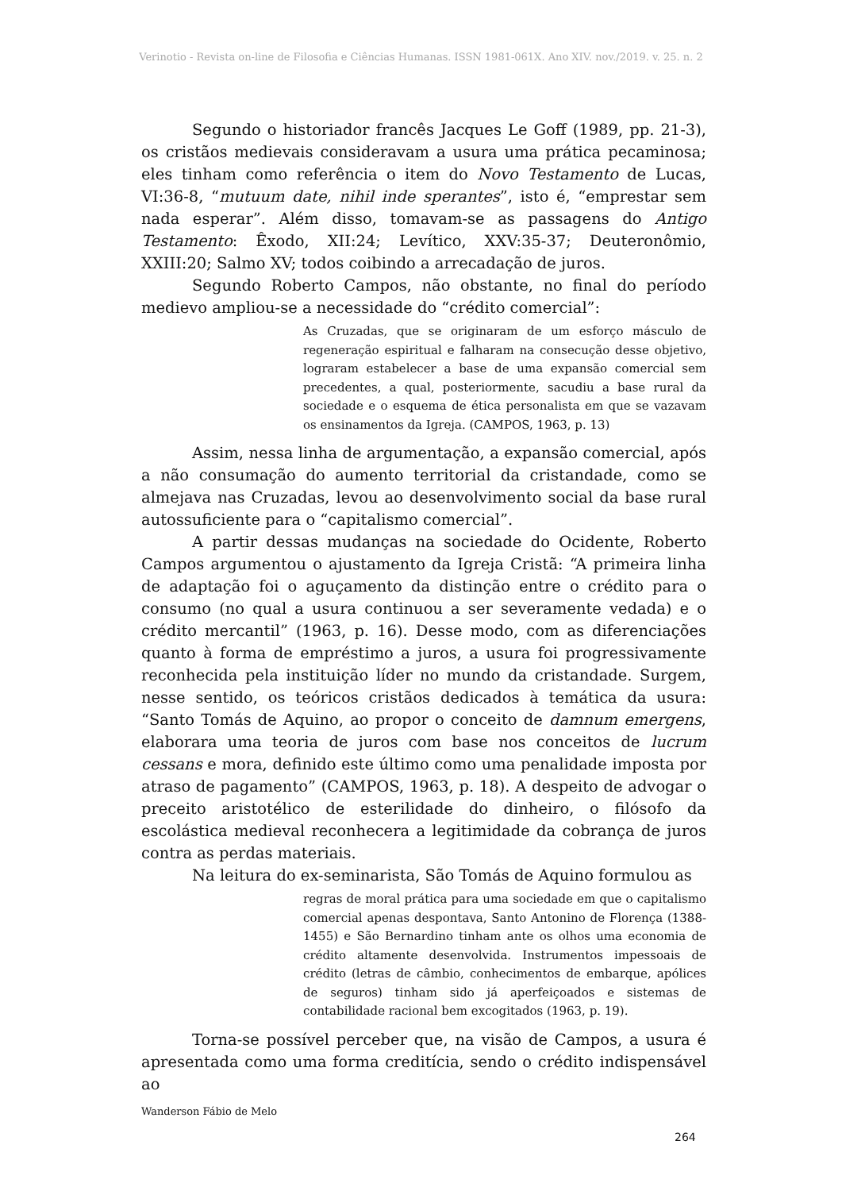Verinotio - Revista on-line de Filosofia e Ciências Humanas. ISSN 1981-061X. Ano XIV. nov./2019. v. 25. n. 2
Segundo o historiador francês Jacques Le Goff (1989, pp. 21-3), os cristãos medievais consideravam a usura uma prática pecaminosa; eles tinham como referência o item do Novo Testamento de Lucas, VI:36-8, “mutuum date, nihil inde sperantes”, isto é, “emprestar sem nada esperar”. Além disso, tomavam-se as passagens do Antigo Testamento: Êxodo, XII:24; Levítico, XXV:35-37; Deuteronômio, XXIII:20; Salmo XV; todos coibindo a arrecadação de juros.
Segundo Roberto Campos, não obstante, no final do período medievo ampliou-se a necessidade do “crédito comercial”:
As Cruzadas, que se originaram de um esforço másculo de regeneração espiritual e falharam na consecução desse objetivo, lograram estabelecer a base de uma expansão comercial sem precedentes, a qual, posteriormente, sacudiu a base rural da sociedade e o esquema de ética personalista em que se vazavam os ensinamentos da Igreja. (CAMPOS, 1963, p. 13)
Assim, nessa linha de argumentação, a expansão comercial, após a não consumação do aumento territorial da cristandade, como se almejava nas Cruzadas, levou ao desenvolvimento social da base rural autossuficiente para o “capitalismo comercial”.
A partir dessas mudanças na sociedade do Ocidente, Roberto Campos argumentou o ajustamento da Igreja Cristã: “A primeira linha de adaptação foi o aguçamento da distinção entre o crédito para o consumo (no qual a usura continuou a ser severamente vedada) e o crédito mercantil” (1963, p. 16). Desse modo, com as diferenciações quanto à forma de empréstimo a juros, a usura foi progressivamente reconhecida pela instituição líder no mundo da cristandade. Surgem, nesse sentido, os teóricos cristãos dedicados à temática da usura: “Santo Tomás de Aquino, ao propor o conceito de damnum emergens, elaborara uma teoria de juros com base nos conceitos de lucrum cessans e mora, definido este último como uma penalidade imposta por atraso de pagamento” (CAMPOS, 1963, p. 18). A despeito de advogar o preceito aristotélico de esterilidade do dinheiro, o filósofo da escolástica medieval reconhecera a legitimidade da cobrança de juros contra as perdas materiais.
Na leitura do ex-seminarista, São Tomás de Aquino formulou as
regras de moral prática para uma sociedade em que o capitalismo comercial apenas despontava, Santo Antonino de Florença (1388-1455) e São Bernardino tinham ante os olhos uma economia de crédito altamente desenvolvida. Instrumentos impessoais de crédito (letras de câmbio, conhecimentos de embarque, apólices de seguros) tinham sido já aperfeiçoados e sistemas de contabilidade racional bem excogitados (1963, p. 19).
Torna-se possível perceber que, na visão de Campos, a usura é apresentada como uma forma creditícia, sendo o crédito indispensável ao
Wanderson Fábio de Melo
264